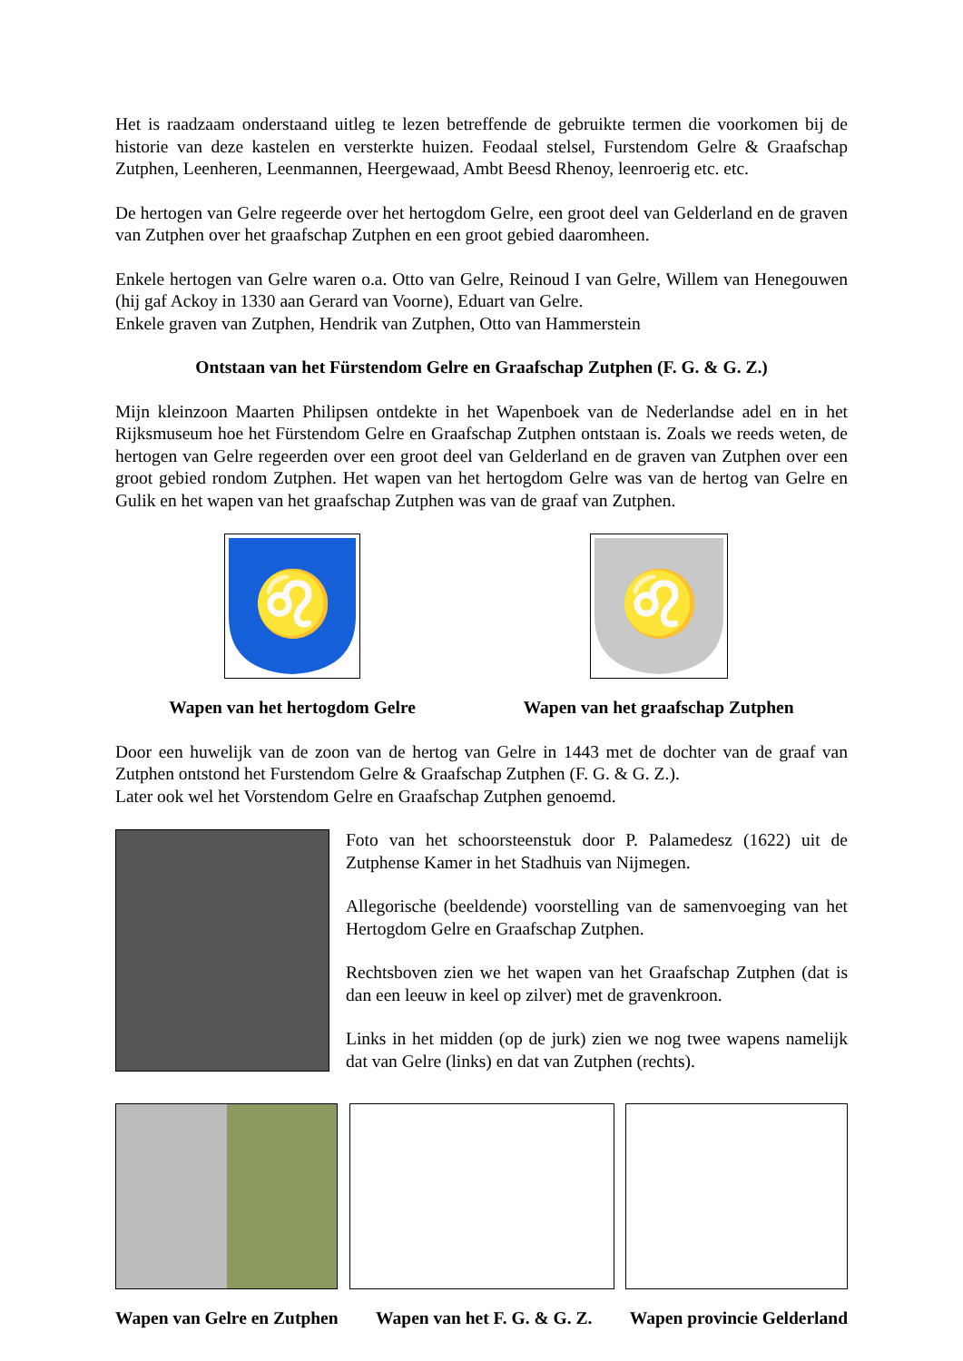Het is raadzaam onderstaand uitleg te lezen betreffende de gebruikte termen die voorkomen bij de historie van deze kastelen en versterkte huizen. Feodaal stelsel, Furstendom Gelre & Graafschap Zutphen, Leenheren, Leenmannen, Heergewaad, Ambt Beesd Rhenoy, leenroerig etc. etc.
De hertogen van Gelre regeerde over het hertogdom Gelre, een groot deel van Gelderland en de graven van Zutphen over het graafschap Zutphen en een groot gebied daaromheen.
Enkele hertogen van Gelre waren o.a. Otto van Gelre, Reinoud I van Gelre, Willem van Henegouwen (hij gaf Ackoy in 1330 aan Gerard van Voorne), Eduart van Gelre.
Enkele graven van Zutphen, Hendrik van Zutphen, Otto van Hammerstein
Ontstaan van het Fürstendom Gelre en Graafschap Zutphen (F. G. & G. Z.)
Mijn kleinzoon Maarten Philipsen ontdekte in het Wapenboek van de Nederlandse adel en in het Rijksmuseum hoe het Fürstendom Gelre en Graafschap Zutphen ontstaan is. Zoals we reeds weten, de hertogen van Gelre regeerden over een groot deel van Gelderland en de graven van Zutphen over een groot gebied rondom Zutphen. Het wapen van het hertogdom Gelre was van de hertog van Gelre en Gulik en het wapen van het graafschap Zutphen was van de graaf van Zutphen.
♌
Wapen van het hertogdom Gelre
♌
Wapen van het graafschap Zutphen
Door een huwelijk van de zoon van de hertog van Gelre in 1443 met de dochter van de graaf van Zutphen ontstond het Furstendom Gelre & Graafschap Zutphen (F. G. & G. Z.).
Later ook wel het Vorstendom Gelre en Graafschap Zutphen genoemd.
Foto van het schoorsteenstuk door P. Palamedesz (1622) uit de Zutphense Kamer in het Stadhuis van Nijmegen.
Allegorische (beeldende) voorstelling van de samenvoeging van het Hertogdom Gelre en Graafschap Zutphen.
Rechtsboven zien we het wapen van het Graafschap Zutphen (dat is dan een leeuw in keel op zilver) met de gravenkroon.
Links in het midden (op de jurk) zien we nog twee wapens namelijk dat van Gelre (links) en dat van Zutphen (rechts).
Wapen van Gelre en Zutphen Wapen van het F. G. & G. Z. Wapen provincie Gelderland